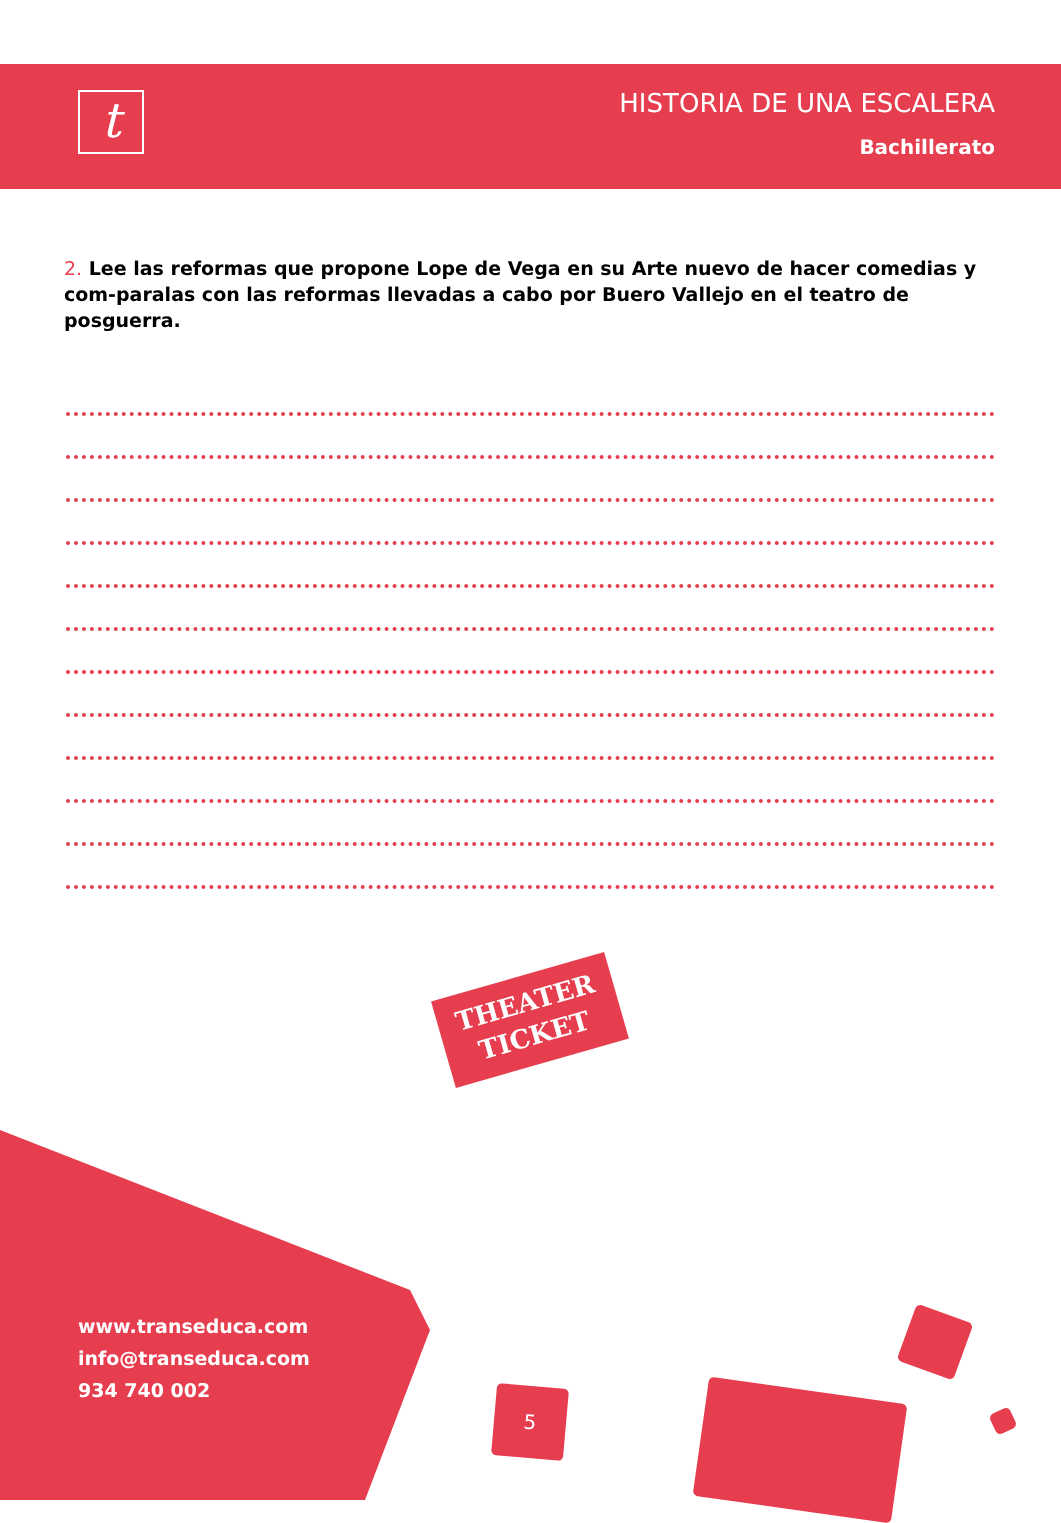t HISTORIA DE UNA ESCALERA
Bachillerato
2. Lee las reformas que propone Lope de Vega en su Arte nuevo de hacer comedias y com-paralas con las reformas llevadas a cabo por Buero Vallejo en el teatro de posguerra.
THEATER
TICKET
www.transeduca.com
info@transeduca.com
934 740 002
5